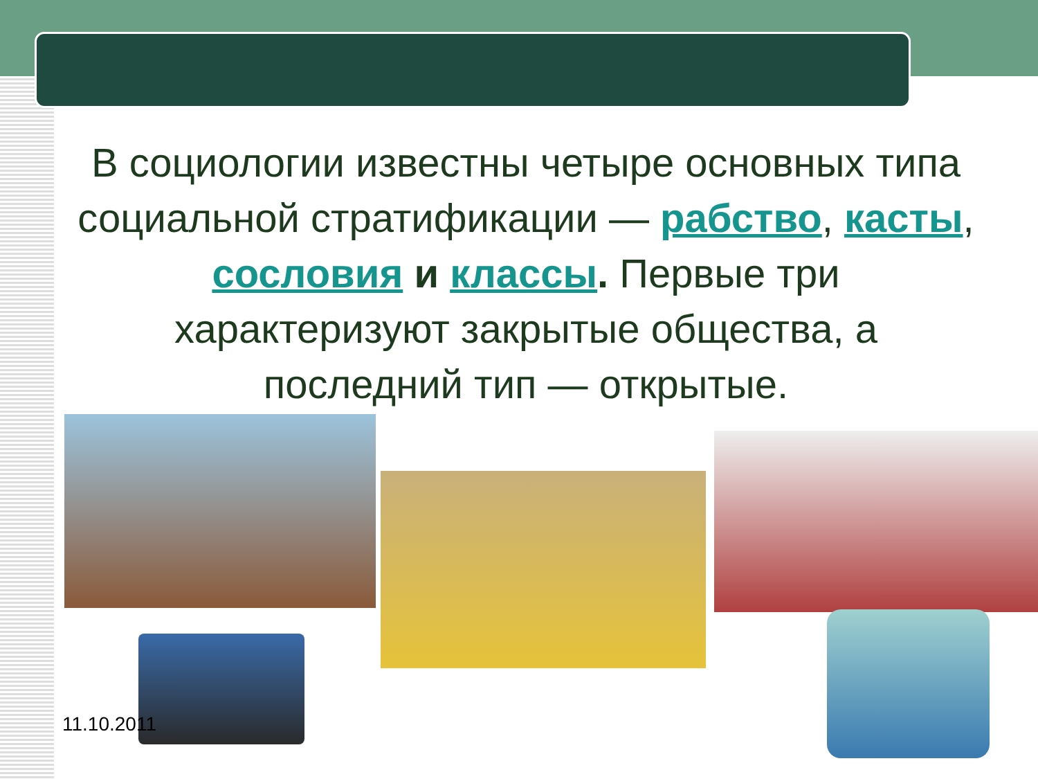В социологии известны четыре основных типа социальной стратификации — рабство, касты, сословия и классы. Первые три характеризуют закрытые общества, а последний тип — открытые.
11.10.2011